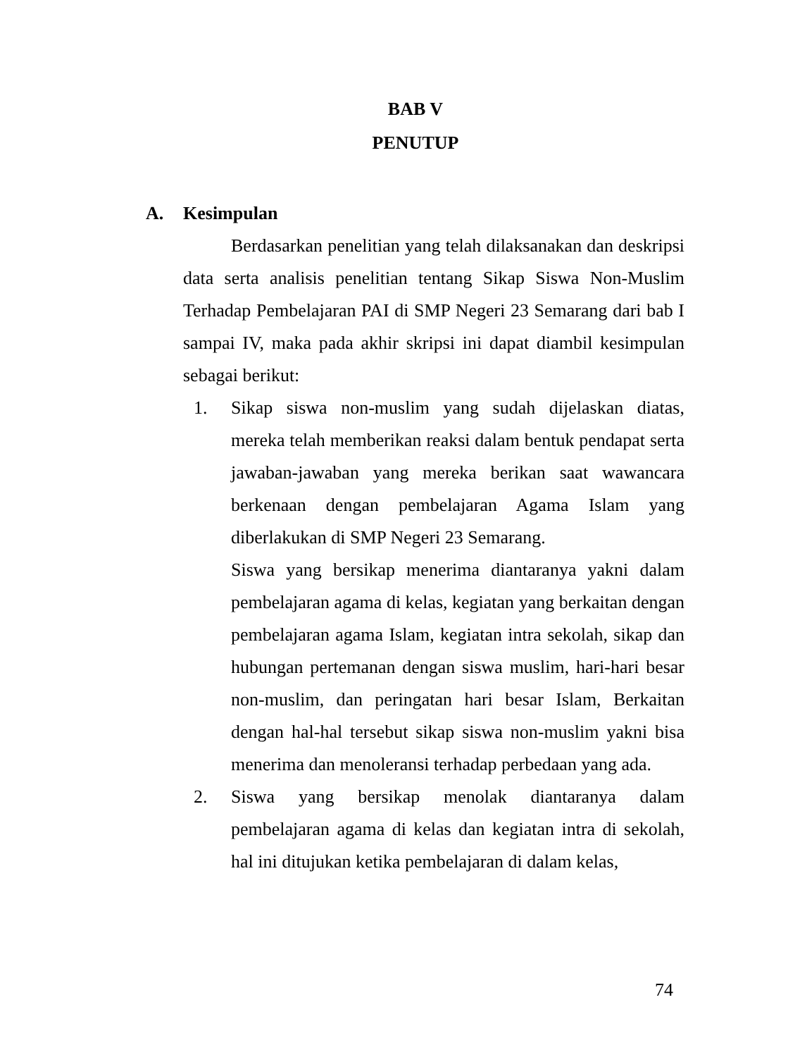BAB V
PENUTUP
A. Kesimpulan
Berdasarkan penelitian yang telah dilaksanakan dan deskripsi data serta analisis penelitian tentang Sikap Siswa Non-Muslim Terhadap Pembelajaran PAI di SMP Negeri 23 Semarang dari bab I sampai IV, maka pada akhir skripsi ini dapat diambil kesimpulan sebagai berikut:
1. Sikap siswa non-muslim yang sudah dijelaskan diatas, mereka telah memberikan reaksi dalam bentuk pendapat serta jawaban-jawaban yang mereka berikan saat wawancara berkenaan dengan pembelajaran Agama Islam yang diberlakukan di SMP Negeri 23 Semarang.
Siswa yang bersikap menerima diantaranya yakni dalam pembelajaran agama di kelas, kegiatan yang berkaitan dengan pembelajaran agama Islam, kegiatan intra sekolah, sikap dan hubungan pertemanan dengan siswa muslim, hari-hari besar non-muslim, dan peringatan hari besar Islam, Berkaitan dengan hal-hal tersebut sikap siswa non-muslim yakni bisa menerima dan menoleransi terhadap perbedaan yang ada.
2. Siswa yang bersikap menolak diantaranya dalam pembelajaran agama di kelas dan kegiatan intra di sekolah, hal ini ditujukan ketika pembelajaran di dalam kelas,
74